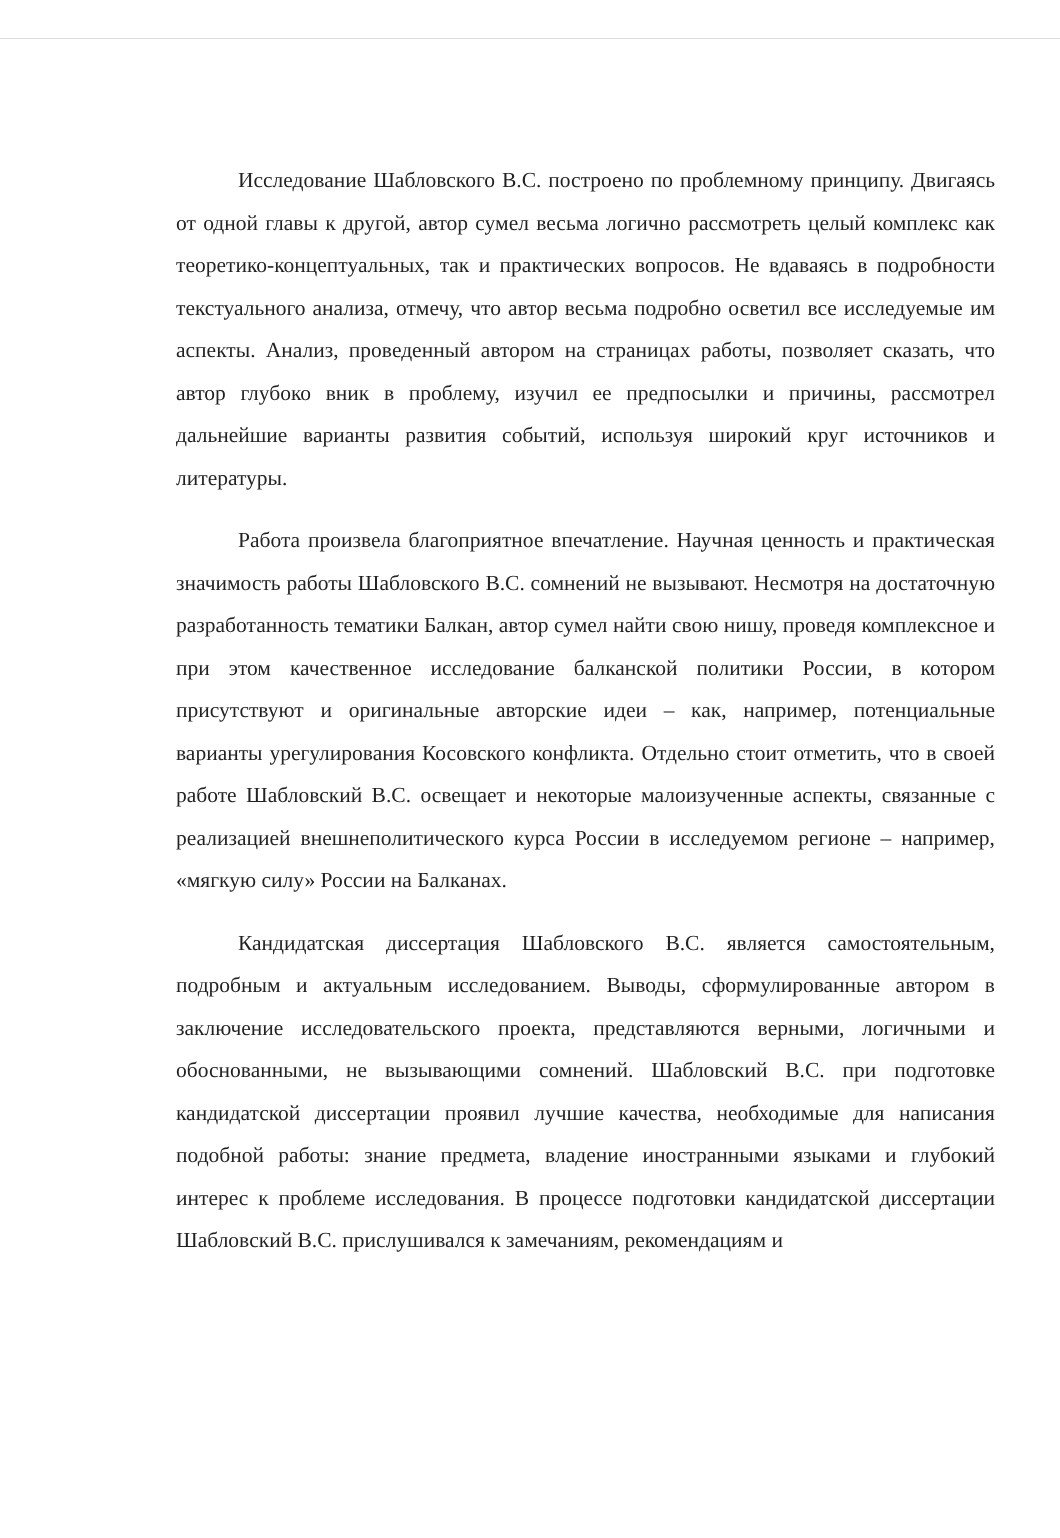Исследование Шабловского В.С. построено по проблемному принципу. Двигаясь от одной главы к другой, автор сумел весьма логично рассмотреть целый комплекс как теоретико-концептуальных, так и практических вопросов. Не вдаваясь в подробности текстуального анализа, отмечу, что автор весьма подробно осветил все исследуемые им аспекты. Анализ, проведенный автором на страницах работы, позволяет сказать, что автор глубоко вник в проблему, изучил ее предпосылки и причины, рассмотрел дальнейшие варианты развития событий, используя широкий круг источников и литературы.
Работа произвела благоприятное впечатление. Научная ценность и практическая значимость работы Шабловского В.С. сомнений не вызывают. Несмотря на достаточную разработанность тематики Балкан, автор сумел найти свою нишу, проведя комплексное и при этом качественное исследование балканской политики России, в котором присутствуют и оригинальные авторские идеи – как, например, потенциальные варианты урегулирования Косовского конфликта. Отдельно стоит отметить, что в своей работе Шабловский В.С. освещает и некоторые малоизученные аспекты, связанные с реализацией внешнеполитического курса России в исследуемом регионе – например, «мягкую силу» России на Балканах.
Кандидатская диссертация Шабловского В.С. является самостоятельным, подробным и актуальным исследованием. Выводы, сформулированные автором в заключение исследовательского проекта, представляются верными, логичными и обоснованными, не вызывающими сомнений. Шабловский В.С. при подготовке кандидатской диссертации проявил лучшие качества, необходимые для написания подобной работы: знание предмета, владение иностранными языками и глубокий интерес к проблеме исследования. В процессе подготовки кандидатской диссертации Шабловский В.С. прислушивался к замечаниям, рекомендациям и